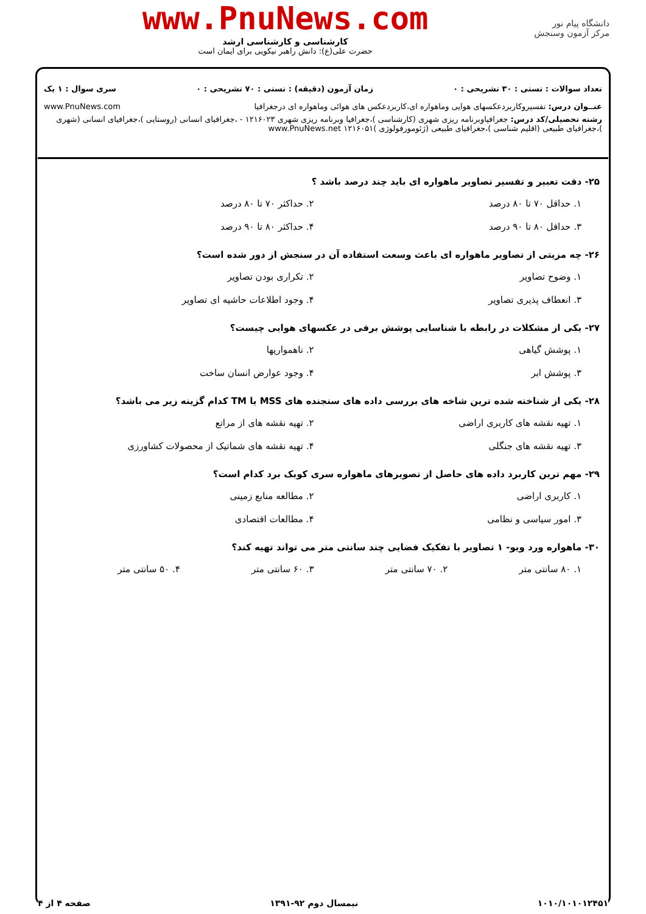دانشگاه پیام نور
مرکز آزمون وسنجش
www.PnuNews.com
کارشناسی و کارشناسی ارشد
حضرت علی(ع): دانش راهبر نیکویی برای ایمان است
تعداد سوالات : تستی : ۳۰ تشریحی : ۰ زمان آزمون (دقیقه) : تستی : ۷۰ تشریحی : ۰ سری سوال : ۱ یک
عنــوان درس: تفسیروکاربردعکسهای هوایی وماهواره ای،کاربردعکس های هوائی وماهواره ای درجغرافیا www.PnuNews.com
رشته تحصیلی/کد درس: جغرافیاوبرنامه ریزی شهری (کارشناسی )،جغرافیا وبرنامه ریزی شهری ۱۲۱۶۰۲۳ - ،جغرافیای انسانی (روستایی )،جغرافیای انسانی (شهری )،جغرافیای طبیعی (اقلیم شناسی )،جغرافیای طبیعی (ژئومورفولوژی )۱۲۱۶۰۵۱ www.PnuNews.net
۲۵- دقت تعبیر و تفسیر تصاویر ماهواره ای باید چند درصد باشد ؟
۱. حداقل ۷۰ تا ۸۰ درصد ۲. حداکثر ۷۰ تا ۸۰ درصد ۳. حداقل ۸۰ تا ۹۰ درصد ۴. حداکثر ۸۰ تا ۹۰ درصد
۲۶- چه مزیتی از تصاویر ماهواره ای باعث وسعت استفاده آن در سنجش از دور شده است؟
۱. وضوح تصاویر ۲. تکراری بودن تصاویر ۳. انعطاف پذیری تصاویر ۴. وجود اطلاعات حاشیه ای تصاویر
۲۷- یکی از مشکلات در رابطه با شناسایی پوشش برفی در عکسهای هوایی چیست؟
۱. پوشش گیاهی ۲. ناهمواریها ۳. پوشش ابر ۴. وجود عوارض انسان ساخت
۲۸- یکی از شناخته شده ترین شاخه های بررسی داده های سنجنده های MSS یا TM کدام گزینه زیر می باشد؟
۱. تهیه نقشه های کاربری اراضی ۲. تهیه نقشه های از مراتع ۳. تهیه نقشه های جنگلی ۴. تهیه نقشه های شماتیک از محصولات کشاورزی
۲۹- مهم ترین کاربرد داده های حاصل از تصویرهای ماهواره سری کوبک برد کدام است؟
۱. کاربری اراضی ۲. مطالعه منابع زمینی ۳. امور سیاسی و نظامی ۴. مطالعات اقتصادی
۳۰- ماهواره ورد ویو- ۱ تصاویر با تفکیک فضایی چند سانتی متر می تواند تهیه کند؟
۱. ۸۰ سانتی متر ۲. ۷۰ سانتی متر ۳. ۶۰ سانتی متر ۴. ۵۰ سانتی متر
۱۰۱۰/۱۰۱۰۱۲۴۵۱ نیمسال دوم ۹۲-۱۳۹۱ صفحه ۴ از ۴